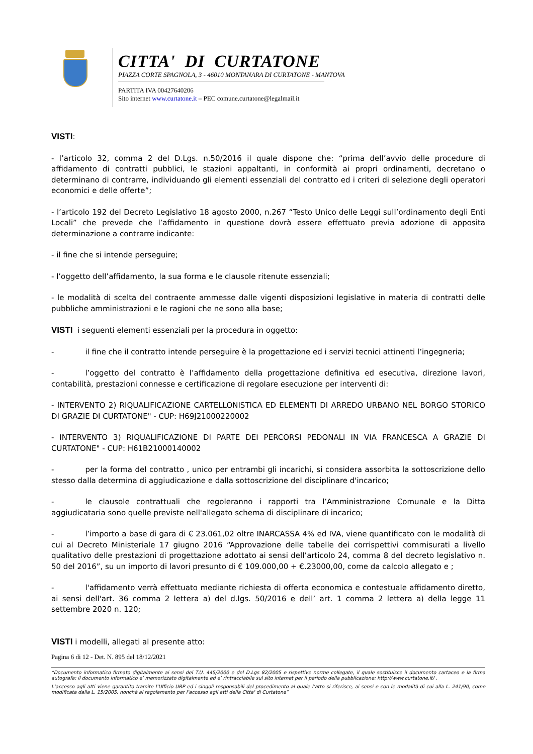CITTA' DI CURTATONE
PIAZZA CORTE SPAGNOLA, 3 - 46010 MONTANARA DI CURTATONE - MANTOVA
PARTITA IVA 00427640206
Sito internet www.curtatone.it – PEC comune.curtatone@legalmail.it
VISTI:
- l’articolo 32, comma 2 del D.Lgs. n.50/2016 il quale dispone che: “prima dell’avvio delle procedure di affidamento di contratti pubblici, le stazioni appaltanti, in conformità ai propri ordinamenti, decretano o determinano di contrarre, individuando gli elementi essenziali del contratto ed i criteri di selezione degli operatori economici e delle offerte”;
- l’articolo 192 del Decreto Legislativo 18 agosto 2000, n.267 “Testo Unico delle Leggi sull’ordinamento degli Enti Locali” che prevede che l’affidamento in questione dovrà essere effettuato previa adozione di apposita determinazione a contrarre indicante:
- il fine che si intende perseguire;
- l’oggetto dell’affidamento, la sua forma e le clausole ritenute essenziali;
- le modalità di scelta del contraente ammesse dalle vigenti disposizioni legislative in materia di contratti delle pubbliche amministrazioni e le ragioni che ne sono alla base;
VISTI i seguenti elementi essenziali per la procedura in oggetto:
- il fine che il contratto intende perseguire è la progettazione ed i servizi tecnici attinenti l’ingegneria;
- l’oggetto del contratto è l’affidamento della progettazione definitiva ed esecutiva, direzione lavori, contabilità, prestazioni connesse e certificazione di regolare esecuzione per interventi di:
- INTERVENTO 2) RIQUALIFICAZIONE CARTELLONISTICA ED ELEMENTI DI ARREDO URBANO NEL BORGO STORICO DI GRAZIE DI CURTATONE" - CUP: H69J21000220002
- INTERVENTO 3) RIQUALIFICAZIONE DI PARTE DEI PERCORSI PEDONALI IN VIA FRANCESCA A GRAZIE DI CURTATONE" - CUP: H61B21000140002
- per la forma del contratto , unico per entrambi gli incarichi, si considera assorbita la sottoscrizione dello stesso dalla determina di aggiudicazione e dalla sottoscrizione del disciplinare d'incarico;
- le clausole contrattuali che regoleranno i rapporti tra l’Amministrazione Comunale e la Ditta aggiudicataria sono quelle previste nell'allegato schema di disciplinare di incarico;
- l’importo a base di gara di € 23.061,02 oltre INARCASSA 4% ed IVA, viene quantificato con le modalità di cui al Decreto Ministeriale 17 giugno 2016 “Approvazione delle tabelle dei corrispettivi commisurati a livello qualitativo delle prestazioni di progettazione adottato ai sensi dell’articolo 24, comma 8 del decreto legislativo n. 50 del 2016”, su un importo di lavori presunto di € 109.000,00 + €.23000,00, come da calcolo allegato e ;
- l'affidamento verrà effettuato mediante richiesta di offerta economica e contestuale affidamento diretto, ai sensi dell'art. 36 comma 2 lettera a) del d.lgs. 50/2016 e dell’ art. 1 comma 2 lettera a) della legge 11 settembre 2020 n. 120;
VISTI i modelli, allegati al presente atto:
Pagina 6 di 12 - Det. N. 895 del 18/12/2021
“Documento informatico firmato digitalmente ai sensi del T.U. 445/2000 e del D.Lgs 82/2005 e rispettive norme collegate, il quale sostituisce il documento cartaceo e la firma autografa; il documento informatico e’ memorizzato digitalmente ed e’ rintracciabile sul sito internet per il periodo della pubblicazione: http://www.curtatone.it/ .
L’accesso agli atti viene garantito tramite l’Ufficio URP ed i singoli responsabili del procedimento al quale l’atto si riferisce, ai sensi e con le modalità di cui alla L. 241/90, come modificata dalla L. 15/2005, nonché al regolamento per l’accesso agli atti della Citta' di Curtatone”